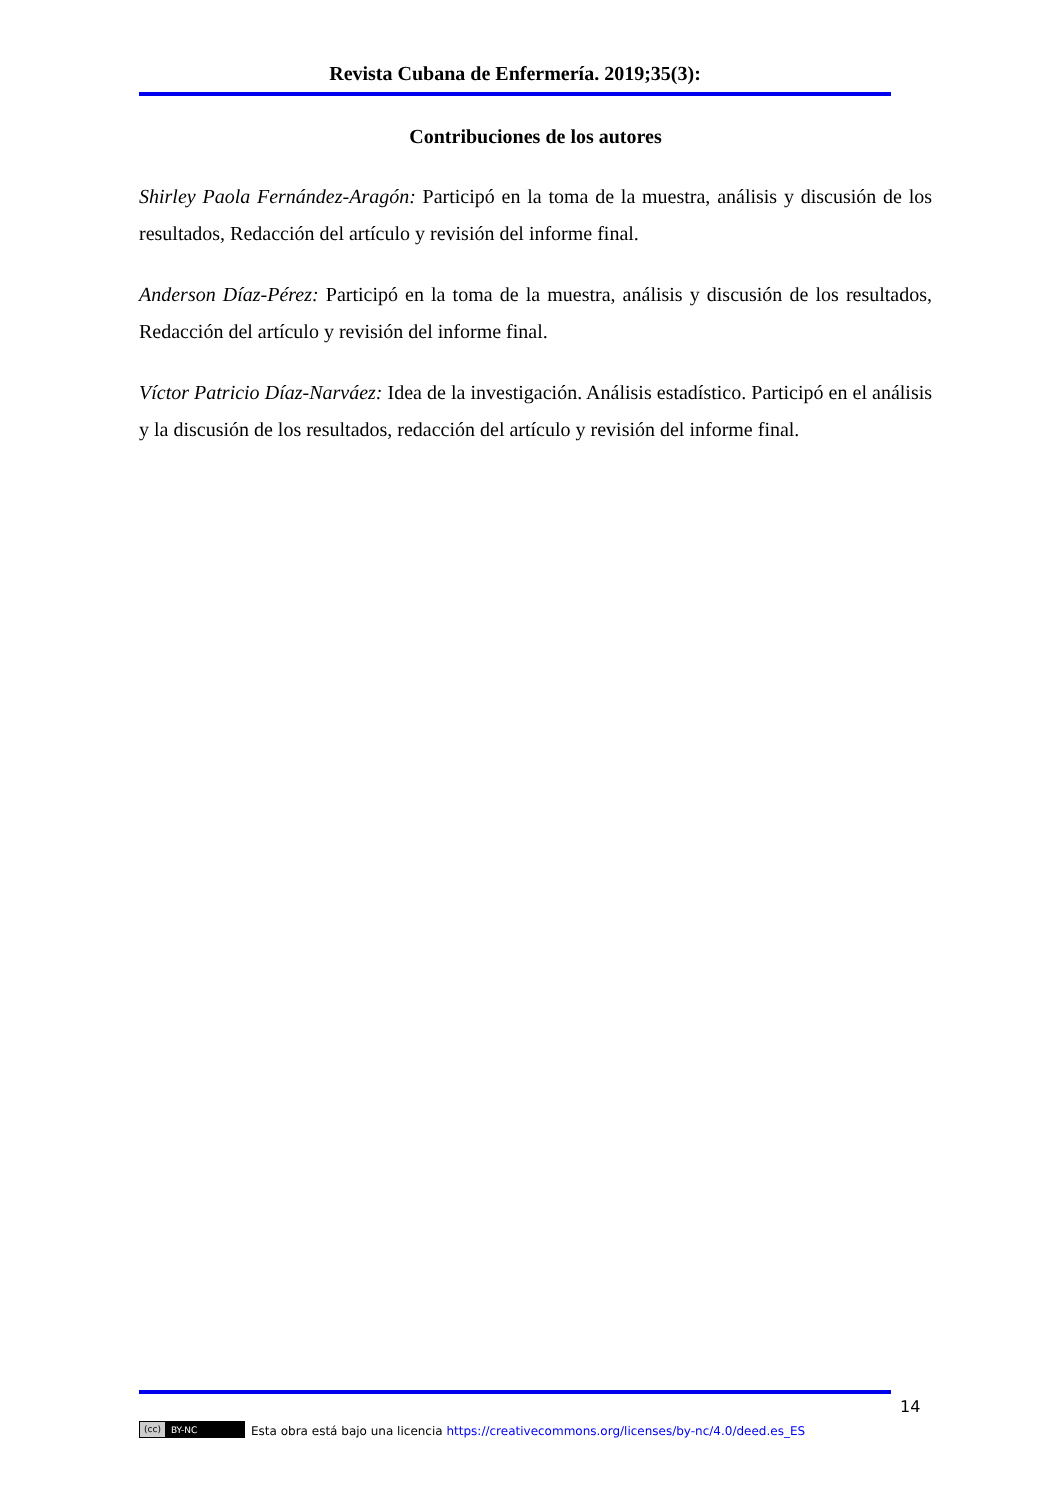Revista Cubana de Enfermería. 2019;35(3):
Contribuciones de los autores
Shirley Paola Fernández-Aragón: Participó en la toma de la muestra, análisis y discusión de los resultados, Redacción del artículo y revisión del informe final.
Anderson Díaz-Pérez: Participó en la toma de la muestra, análisis y discusión de los resultados, Redacción del artículo y revisión del informe final.
Víctor Patricio Díaz-Narváez: Idea de la investigación. Análisis estadístico. Participó en el análisis y la discusión de los resultados, redacción del artículo y revisión del informe final.
14
(cc) BY-NC
Esta obra está bajo una licencia https://creativecommons.org/licenses/by-nc/4.0/deed.es_ES